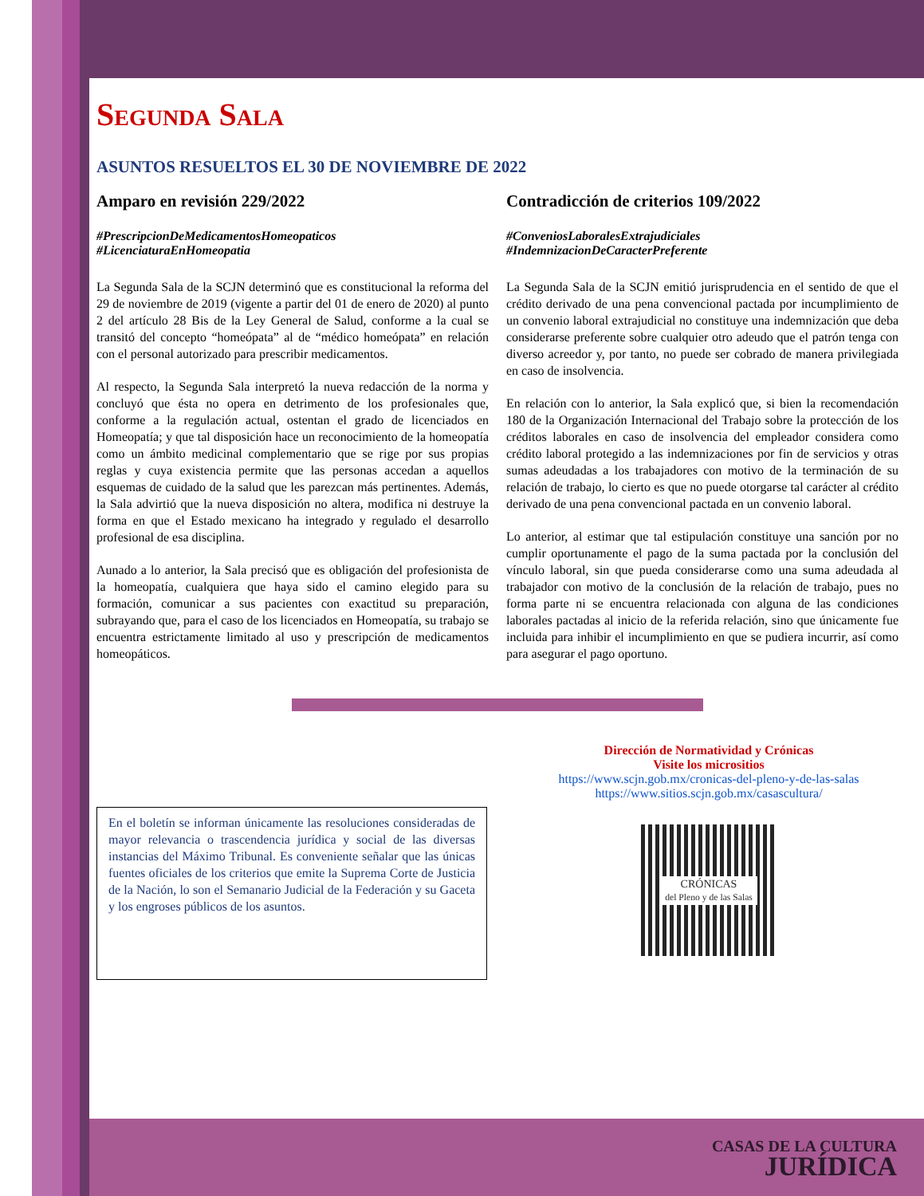Segunda Sala
ASUNTOS RESUELTOS EL 30 DE NOVIEMBRE DE 2022
Amparo en revisión 229/2022
#PrescripcionDeMedicamentosHomeopaticos
#LicenciaturaEnHomeopatia
La Segunda Sala de la SCJN determinó que es constitucional la reforma del 29 de noviembre de 2019 (vigente a partir del 01 de enero de 2020) al punto 2 del artículo 28 Bis de la Ley General de Salud, conforme a la cual se transitó del concepto “homeópata” al de “médico homeópata” en relación con el personal autorizado para prescribir medicamentos.
Al respecto, la Segunda Sala interpretó la nueva redacción de la norma y concluyó que ésta no opera en detrimento de los profesionales que, conforme a la regulación actual, ostentan el grado de licenciados en Homeopatía; y que tal disposición hace un reconocimiento de la homeopatía como un ámbito medicinal complementario que se rige por sus propias reglas y cuya existencia permite que las personas accedan a aquellos esquemas de cuidado de la salud que les parezcan más pertinentes. Además, la Sala advirtió que la nueva disposición no altera, modifica ni destruye la forma en que el Estado mexicano ha integrado y regulado el desarrollo profesional de esa disciplina.
Aunado a lo anterior, la Sala precisó que es obligación del profesionista de la homeopatía, cualquiera que haya sido el camino elegido para su formación, comunicar a sus pacientes con exactitud su preparación, subrayando que, para el caso de los licenciados en Homeopatía, su trabajo se encuentra estrictamente limitado al uso y prescripción de medicamentos homeopáticos.
Contradicción de criterios 109/2022
#ConveniosLaboralesExtrajudiciales
#IndemnizacionDeCaracterPreferente
La Segunda Sala de la SCJN emitió jurisprudencia en el sentido de que el crédito derivado de una pena convencional pactada por incumplimiento de un convenio laboral extrajudicial no constituye una indemnización que deba considerarse preferente sobre cualquier otro adeudo que el patrón tenga con diverso acreedor y, por tanto, no puede ser cobrado de manera privilegiada en caso de insolvencia.
En relación con lo anterior, la Sala explicó que, si bien la recomendación 180 de la Organización Internacional del Trabajo sobre la protección de los créditos laborales en caso de insolvencia del empleador considera como crédito laboral protegido a las indemnizaciones por fin de servicios y otras sumas adeudadas a los trabajadores con motivo de la terminación de su relación de trabajo, lo cierto es que no puede otorgarse tal carácter al crédito derivado de una pena convencional pactada en un convenio laboral.
Lo anterior, al estimar que tal estipulación constituye una sanción por no cumplir oportunamente el pago de la suma pactada por la conclusión del vínculo laboral, sin que pueda considerarse como una suma adeudada al trabajador con motivo de la conclusión de la relación de trabajo, pues no forma parte ni se encuentra relacionada con alguna de las condiciones laborales pactadas al inicio de la referida relación, sino que únicamente fue incluida para inhibir el incumplimiento en que se pudiera incurrir, así como para asegurar el pago oportuno.
En el boletín se informan únicamente las resoluciones consideradas de mayor relevancia o trascendencia jurídica y social de las diversas instancias del Máximo Tribunal. Es conveniente señalar que las únicas fuentes oficiales de los criterios que emite la Suprema Corte de Justicia de la Nación, lo son el Semanario Judicial de la Federación y su Gaceta y los engroses públicos de los asuntos.
Dirección de Normatividad y Crónicas
Visite los micrositios
https://www.scjn.gob.mx/cronicas-del-pleno-y-de-las-salas
https://www.sitios.scjn.gob.mx/casascultura/
CRÓNICAS
del Pleno y de las Salas
CASAS DE LA CULTURA
JURÍDICA